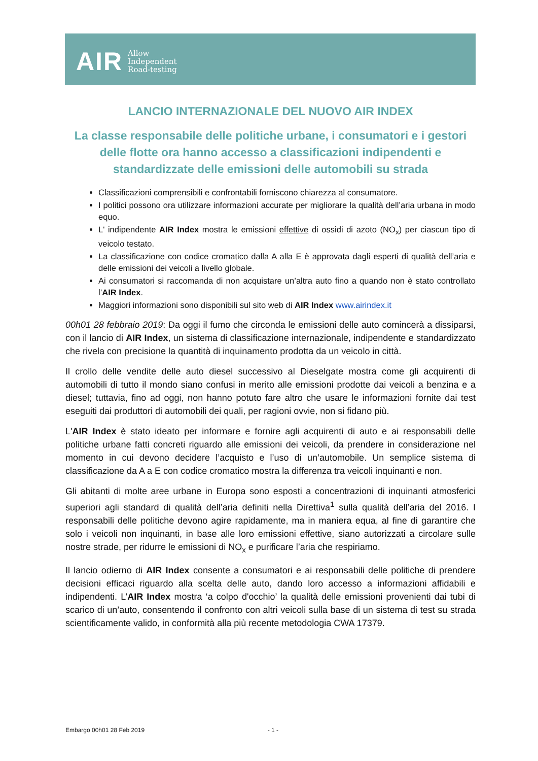AIR Allow
Independent
Road-testing
LANCIO INTERNAZIONALE DEL NUOVO AIR INDEX
La classe responsabile delle politiche urbane, i consumatori e i gestori delle flotte ora hanno accesso a classificazioni indipendenti e standardizzate delle emissioni delle automobili su strada
Classificazioni comprensibili e confrontabili forniscono chiarezza al consumatore.
I politici possono ora utilizzare informazioni accurate per migliorare la qualità dell’aria urbana in modo equo.
L' indipendente AIR Index mostra le emissioni effettive di ossidi di azoto (NO<sub>x</sub>) per ciascun tipo di veicolo testato.
La classificazione con codice cromatico dalla A alla E è approvata dagli esperti di qualità dell’aria e delle emissioni dei veicoli a livello globale.
Ai consumatori si raccomanda di non acquistare un’altra auto fino a quando non è stato controllato l’AIR Index.
Maggiori informazioni sono disponibili sul sito web di AIR Index www.airindex.it
00h01 28 febbraio 2019: Da oggi il fumo che circonda le emissioni delle auto comincerà a dissiparsi, con il lancio di AIR Index, un sistema di classificazione internazionale, indipendente e standardizzato che rivela con precisione la quantità di inquinamento prodotta da un veicolo in città.
Il crollo delle vendite delle auto diesel successivo al Dieselgate mostra come gli acquirenti di automobili di tutto il mondo siano confusi in merito alle emissioni prodotte dai veicoli a benzina e a diesel; tuttavia, fino ad oggi, non hanno potuto fare altro che usare le informazioni fornite dai test eseguiti dai produttori di automobili dei quali, per ragioni ovvie, non si fidano più.
L'AIR Index è stato ideato per informare e fornire agli acquirenti di auto e ai responsabili delle politiche urbane fatti concreti riguardo alle emissioni dei veicoli, da prendere in considerazione nel momento in cui devono decidere l’acquisto e l’uso di un’automobile. Un semplice sistema di classificazione da A a E con codice cromatico mostra la differenza tra veicoli inquinanti e non.
Gli abitanti di molte aree urbane in Europa sono esposti a concentrazioni di inquinanti atmosferici superiori agli standard di qualità dell’aria definiti nella Direttiva<sup>1</sup> sulla qualità dell’aria del 2016. I responsabili delle politiche devono agire rapidamente, ma in maniera equa, al fine di garantire che solo i veicoli non inquinanti, in base alle loro emissioni effettive, siano autorizzati a circolare sulle nostre strade, per ridurre le emissioni di NO<sub>x</sub> e purificare l’aria che respiriamo.
Il lancio odierno di AIR Index consente a consumatori e ai responsabili delle politiche di prendere decisioni efficaci riguardo alla scelta delle auto, dando loro accesso a informazioni affidabili e indipendenti. L’AIR Index mostra ‘a colpo d'occhio’ la qualità delle emissioni provenienti dai tubi di scarico di un’auto, consentendo il confronto con altri veicoli sulla base di un sistema di test su strada scientificamente valido, in conformità alla più recente metodologia CWA 17379.
Embargo 00h01 28 Feb 2019 - 1 -